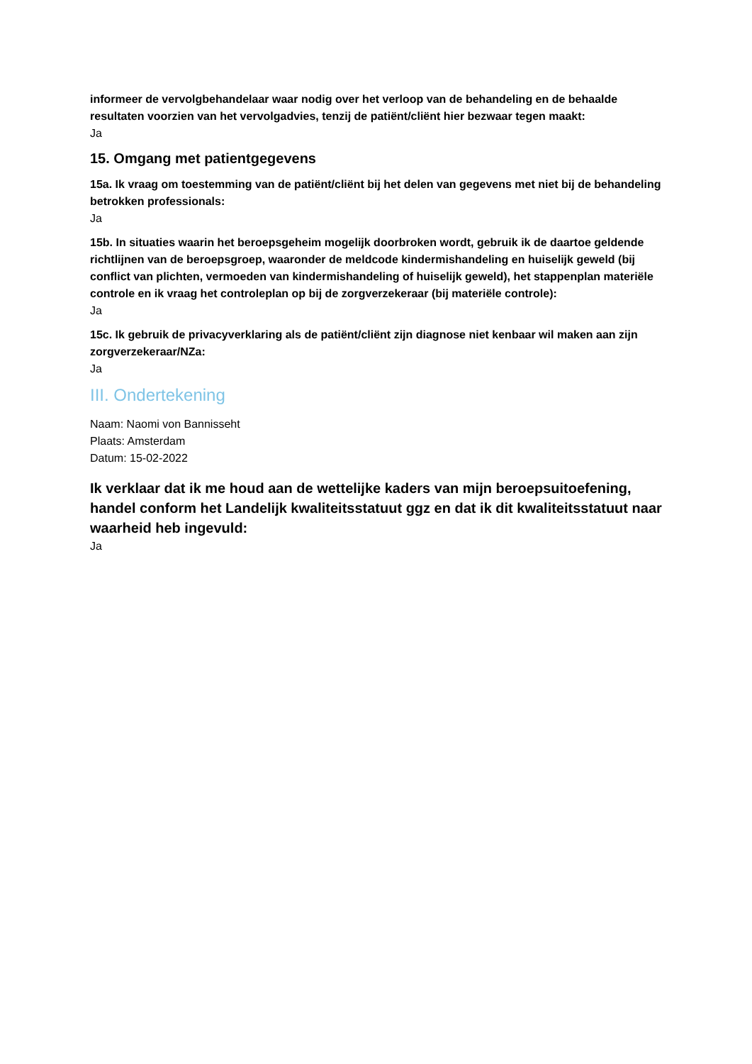informeer de vervolgbehandelaar waar nodig over het verloop van de behandeling en de behaalde resultaten voorzien van het vervolgadvies, tenzij de patiënt/cliënt hier bezwaar tegen maakt:
Ja
15. Omgang met patientgegevens
15a. Ik vraag om toestemming van de patiënt/cliënt bij het delen van gegevens met niet bij de behandeling betrokken professionals:
Ja
15b. In situaties waarin het beroepsgeheim mogelijk doorbroken wordt, gebruik ik de daartoe geldende richtlijnen van de beroepsgroep, waaronder de meldcode kindermishandeling en huiselijk geweld (bij conflict van plichten, vermoeden van kindermishandeling of huiselijk geweld), het stappenplan materiële controle en ik vraag het controleplan op bij de zorgverzekeraar (bij materiële controle):
Ja
15c. Ik gebruik de privacyverklaring als de patiënt/cliënt zijn diagnose niet kenbaar wil maken aan zijn zorgverzekeraar/NZa:
Ja
III. Ondertekening
Naam: Naomi von Bannisseht
Plaats: Amsterdam
Datum: 15-02-2022
Ik verklaar dat ik me houd aan de wettelijke kaders van mijn beroepsuitoefening, handel conform het Landelijk kwaliteitsstatuut ggz en dat ik dit kwaliteitsstatuut naar waarheid heb ingevuld:
Ja